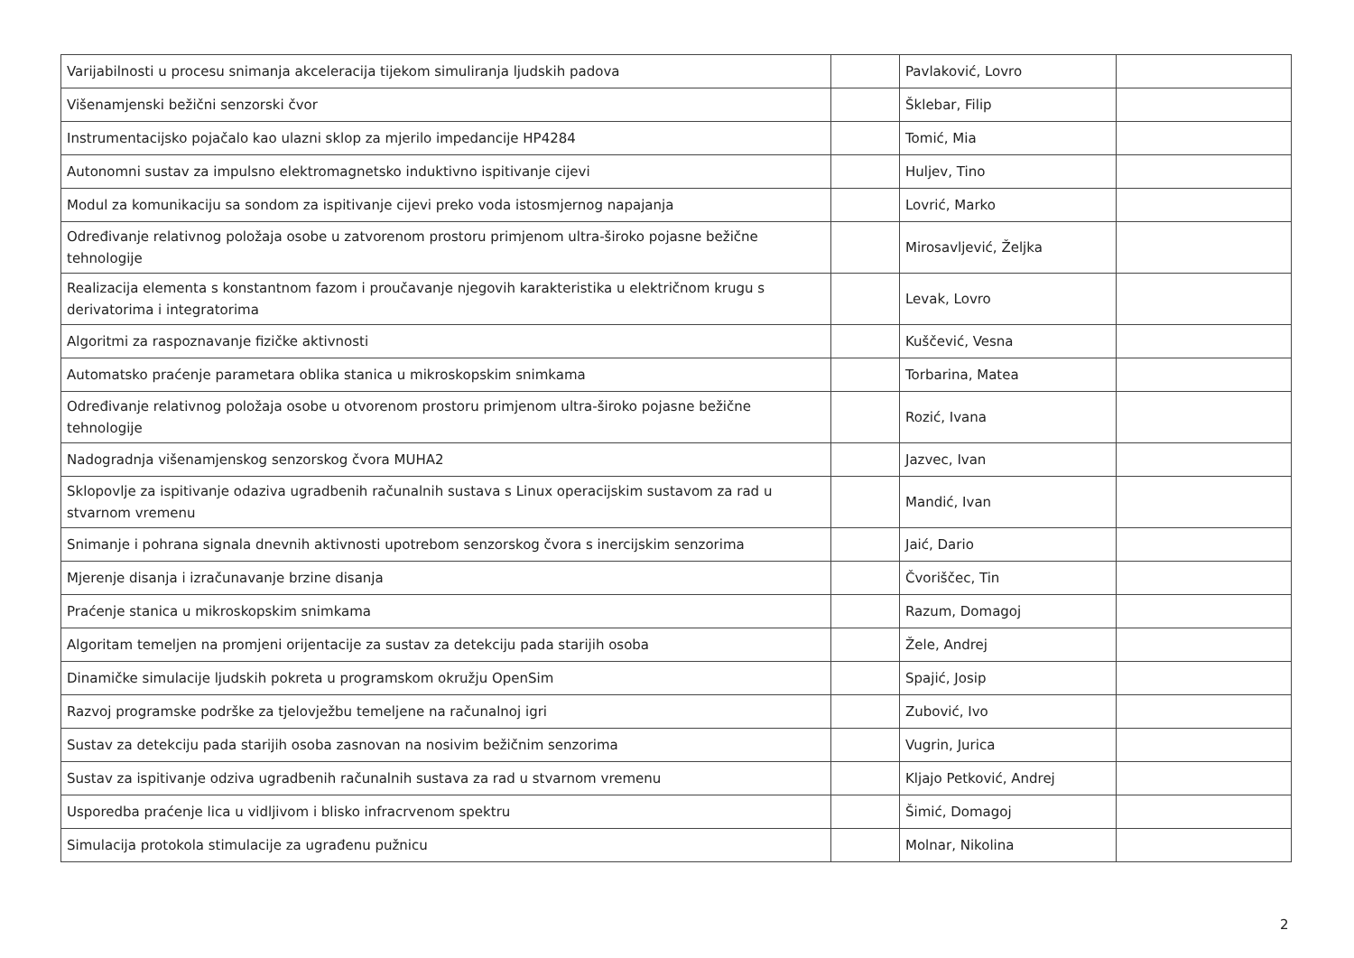| Varijabilnosti u procesu snimanja akceleracija tijekom simuliranja ljudskih padova | | Pavlaković, Lovro | |
| Višenamjenski bežični senzorski čvor | | Šklebar, Filip | |
| Instrumentacijsko pojačalo kao ulazni sklop za mjerilo impedancije HP4284 | | Tomić, Mia | |
| Autonomni sustav za impulsno elektromagnetsko induktivno ispitivanje cijevi | | Huljev, Tino | |
| Modul za komunikaciju sa sondom za ispitivanje cijevi preko voda istosmjernog napajanja | | Lovrić, Marko | |
| Određivanje relativnog položaja osobe u zatvorenom prostoru primjenom ultra-široko pojasne bežične tehnologije | | Mirosavljević, Željka | |
| Realizacija elementa s konstantnom fazom i proučavanje njegovih karakteristika u električnom krugu s derivatorima i integratorima | | Levak, Lovro | |
| Algoritmi za raspoznavanje fizičke aktivnosti | | Kuščević, Vesna | |
| Automatsko praćenje parametara oblika stanica u mikroskopskim snimkama | | Torbarina, Matea | |
| Određivanje relativnog položaja osobe u otvorenom prostoru primjenom ultra-široko pojasne bežične tehnologije | | Rozić, Ivana | |
| Nadogradnja višenamjenskog senzorskog čvora MUHA2 | | Jazvec, Ivan | |
| Sklopovlje za ispitivanje odaziva ugradbenih računalnih sustava s Linux operacijskim sustavom za rad u stvarnom vremenu | | Mandić, Ivan | |
| Snimanje i pohrana signala dnevnih aktivnosti upotrebom senzorskog čvora s inercijskim senzorima | | Jaić, Dario | |
| Mjerenje disanja i izračunavanje brzine disanja | | Čvoriščec, Tin | |
| Praćenje stanica u mikroskopskim snimkama | | Razum, Domagoj | |
| Algoritam temeljen na promjeni orijentacije za sustav za detekciju pada starijih osoba | | Žele, Andrej | |
| Dinamičke simulacije ljudskih pokreta u programskom okružju OpenSim | | Spajić, Josip | |
| Razvoj programske podrške za tjelovježbu temeljene na računalnoj igri | | Zubović, Ivo | |
| Sustav za detekciju pada starijih osoba zasnovan na nosivim bežičnim senzorima | | Vugrin, Jurica | |
| Sustav za ispitivanje odziva ugradbenih računalnih sustava za rad u stvarnom vremenu | | Kljajo Petković, Andrej | |
| Usporedba praćenje lica u vidljivom i blisko infracrvenom spektru | | Šimić, Domagoj | |
| Simulacija protokola stimulacije za ugrađenu pužnicu | | Molnar, Nikolina | |
2